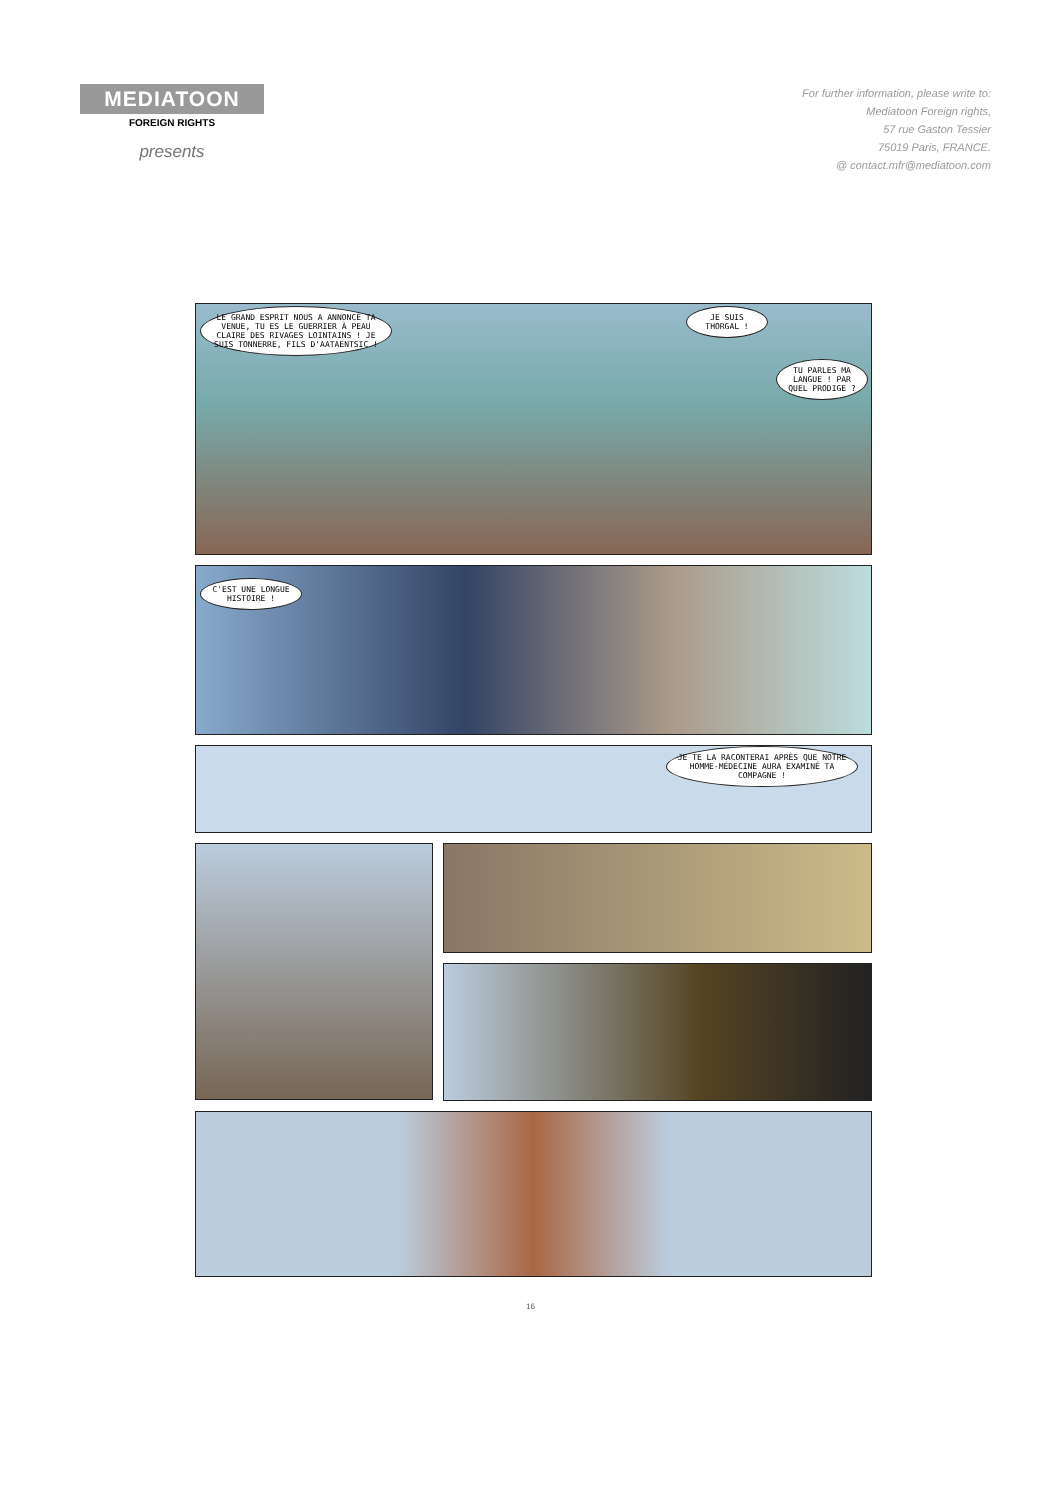MEDIATOON
FOREIGN RIGHTS
presents
For further information, please write to:
Mediatoon Foreign rights,
57 rue Gaston Tessier
75019 Paris, FRANCE.
@ contact.mfr@mediatoon.com
LE GRAND ESPRIT NOUS A ANNONCÉ TA VENUE, TU ES LE GUERRIER À PEAU CLAIRE DES RIVAGES LOINTAINS ! JE SUIS TONNERRE, FILS D'AATAENTSIC !
JE SUIS THORGAL !
TU PARLES MA LANGUE ! PAR QUEL PRODIGE ?
C'EST UNE LONGUE HISTOIRE !
JE TE LA RACONTERAI APRÈS QUE NOTRE HOMME-MÉDECINE AURA EXAMINÉ TA COMPAGNE !
16